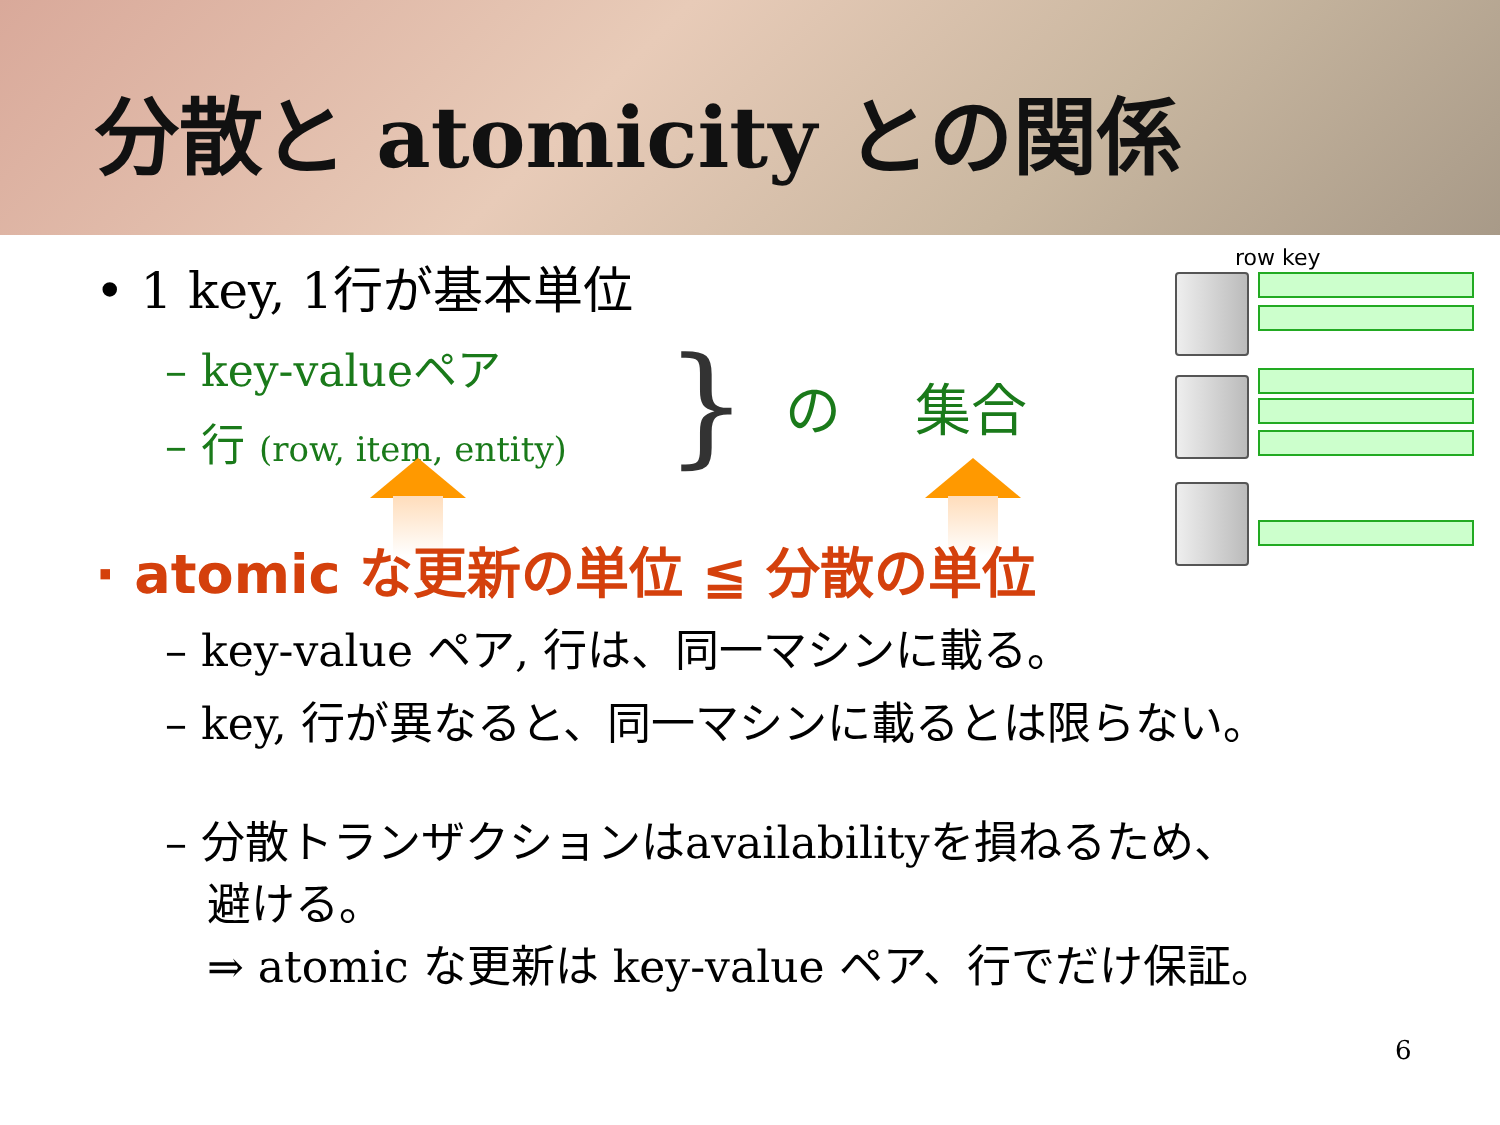分散と atomicity との関係
• 1 key, 1行が基本単位
– key-valueペア
– 行 (row, item, entity) } の　 集合
row key
· atomic な更新の単位 ≦ 分散の単位
– key-value ペア, 行は、同一マシンに載る。
– key, 行が異なると、同一マシンに載るとは限らない。
– 分散トランザクションはavailabilityを損ねるため、
避ける。
⇒ atomic な更新は key-value ペア、行でだけ保証。
6